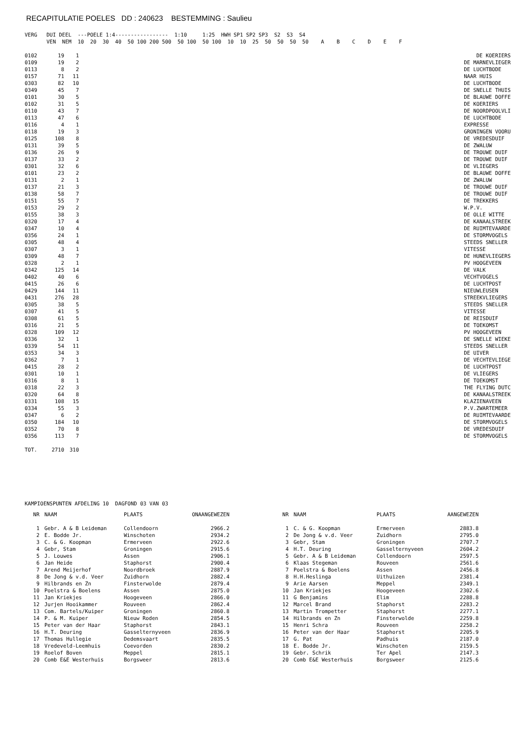RECAPITULATIE POELES DD : 240623 BESTEMMING : Saulieu
VERG   DUI DEEL  ---POELE 1:4-----------------  1:10     1:25  HWH SP1 SP2 SP3  S2  S3  S4
       VEN  NEM  10  20  30  40  50 100 200 500  50 100  50 100  10  10  25  50  50  50  50    A    B    C    D    E    F
| 0102 | 19 | 1 | DE KOERIERS |
| 0109 | 19 | 2 | DE MARNEVLIEGER |
| 0113 | 8 | 2 | DE LUCHTBODE |
| 0157 | 71 | 11 | NAAR HUIS |
| 0303 | 82 | 10 | DE LUCHTBODE |
| 0349 | 45 | 7 | DE SNELLE THUIS |
| 0101 | 30 | 5 | DE BLAUWE DOFFE |
| 0102 | 31 | 5 | DE KOERIERS |
| 0110 | 43 | 7 | DE NOORDPOOLVLI |
| 0113 | 47 | 6 | DE LUCHTBODE |
| 0116 | 4 | 1 | EXPRESSE |
| 0118 | 19 | 3 | GRONINGEN VOORU |
| 0125 | 108 | 8 | DE VREDESDUIF |
| 0131 | 39 | 5 | DE ZWALUW |
| 0136 | 26 | 9 | DE TROUWE DUIF |
| 0137 | 33 | 2 | DE TROUWE DUIF |
| 0301 | 32 | 6 | DE VLIEGERS |
| 0101 | 23 | 2 | DE BLAUWE DOFFE |
| 0131 | 2 | 1 | DE ZWALUW |
| 0137 | 21 | 3 | DE TROUWE DUIF |
| 0138 | 58 | 7 | DE TROUWE DUIF |
| 0151 | 55 | 7 | DE TREKKERS |
| 0153 | 29 | 2 | W.P.V. |
| 0155 | 38 | 3 | DE OLLE WITTE |
| 0320 | 17 | 4 | DE KANAALSTREEK |
| 0347 | 10 | 4 | DE RUIMTEVAARDE |
| 0356 | 24 | 1 | DE STORMVOGELS |
| 0305 | 48 | 4 | STEEDS SNELLER |
| 0307 | 3 | 1 | VITESSE |
| 0309 | 48 | 7 | DE HUNEVLIEGERS |
| 0328 | 2 | 1 | PV HOOGEVEEN |
| 0342 | 125 | 14 | DE VALK |
| 0402 | 40 | 6 | VECHTVOGELS |
| 0415 | 26 | 6 | DE LUCHTPOST |
| 0429 | 144 | 11 | NIEUWLEUSEN |
| 0431 | 276 | 28 | STREEKVLIEGERS |
| 0305 | 38 | 5 | STEEDS SNELLER |
| 0307 | 41 | 5 | VITESSE |
| 0308 | 61 | 5 | DE REISDUIF |
| 0316 | 21 | 5 | DE TOEKOMST |
| 0328 | 109 | 12 | PV HOOGEVEEN |
| 0336 | 32 | 1 | DE SNELLE WIEKE |
| 0339 | 54 | 11 | STEEDS SNELLER |
| 0353 | 34 | 3 | DE UIVER |
| 0362 | 7 | 1 | DE VECHTEVLIEGE |
| 0415 | 28 | 2 | DE LUCHTPOST |
| 0301 | 10 | 1 | DE VLIEGERS |
| 0316 | 8 | 1 | DE TOEKOMST |
| 0318 | 22 | 3 | THE FLYING DUTC |
| 0320 | 64 | 8 | DE KANAALSTREEK |
| 0331 | 108 | 15 | KLAZIENAVEEN |
| 0334 | 55 | 3 | P.V.ZWARTEMEER |
| 0347 | 6 | 2 | DE RUIMTEVAARDE |
| 0350 | 184 | 10 | DE STORMVOGELS |
| 0352 | 70 | 8 | DE VREDESDUIF |
| 0356 | 113 | 7 | DE STORMVOGELS |
| TOT. | 2710 | 310 | |
KAMPIOENSPUNTEN AFDELING 10  DAGFOND 03 VAN 03
| NR | NAAM | PLAATS | ONAANGEWEZEN |
| --- | --- | --- | --- |
| 1 | Gebr. A & B Leideman | Collendoorn | 2966.2 |
| 2 | E. Bodde Jr. | Winschoten | 2934.2 |
| 3 | C. & G. Koopman | Ermerveen | 2922.6 |
| 4 | Gebr, Stam | Groningen | 2915.6 |
| 5 | J. Louwes | Assen | 2906.1 |
| 6 | Jan Heide | Staphorst | 2900.4 |
| 7 | Arend Meijerhof | Noordbroek | 2887.9 |
| 8 | De Jong & v.d. Veer | Zuidhorn | 2882.4 |
| 9 | Hilbrands en Zn | Finsterwolde | 2879.4 |
| 10 | Poelstra & Boelens | Assen | 2875.0 |
| 11 | Jan Kriekjes | Hoogeveen | 2866.0 |
| 12 | Jurjen Hooikammer | Rouveen | 2862.4 |
| 13 | Com. Bartels/Kuiper | Groningen | 2860.8 |
| 14 | P. & M. Kuiper | Nieuw Roden | 2854.5 |
| 15 | Peter van der Haar | Staphorst | 2843.1 |
| 16 | H.T. Deuring | Gasselternyveen | 2836.9 |
| 17 | Thomas Hullegie | Dedemsvaart | 2835.5 |
| 18 | Vredeveld-Leemhuis | Coevorden | 2830.2 |
| 19 | Roelof Boven | Meppel | 2815.1 |
| 20 | Comb E&E Westerhuis | Borgsweer | 2813.6 |
| NR | NAAM | PLAATS | AANGEWEZEN |
| --- | --- | --- | --- |
| 1 | C. & G. Koopman | Ermerveen | 2883.8 |
| 2 | De Jong & v.d. Veer | Zuidhorn | 2795.0 |
| 3 | Gebr, Stam | Groningen | 2707.7 |
| 4 | H.T. Deuring | Gasselternyveen | 2604.2 |
| 5 | Gebr. A & B Leideman | Collendoorn | 2597.5 |
| 6 | Klaas Stegeman | Rouveen | 2561.6 |
| 7 | Poelstra & Boelens | Assen | 2456.8 |
| 8 | H.H.Heslinga | Uithuizen | 2381.4 |
| 9 | Arie Aarsen | Meppel | 2349.1 |
| 10 | Jan Kriekjes | Hoogeveen | 2302.6 |
| 11 | G Benjamins | Elim | 2288.8 |
| 12 | Marcel Brand | Staphorst | 2283.2 |
| 13 | Martin Trompetter | Staphorst | 2277.1 |
| 14 | Hilbrands en Zn | Finsterwolde | 2259.8 |
| 15 | Henri Schra | Rouveen | 2258.2 |
| 16 | Peter van der Haar | Staphorst | 2205.9 |
| 17 | G. Pat | Padhuis | 2187.0 |
| 18 | E. Bodde Jr. | Winschoten | 2159.5 |
| 19 | Gebr. Schrik | Ter Apel | 2147.3 |
| 20 | Comb E&E Westerhuis | Borgsweer | 2125.6 |